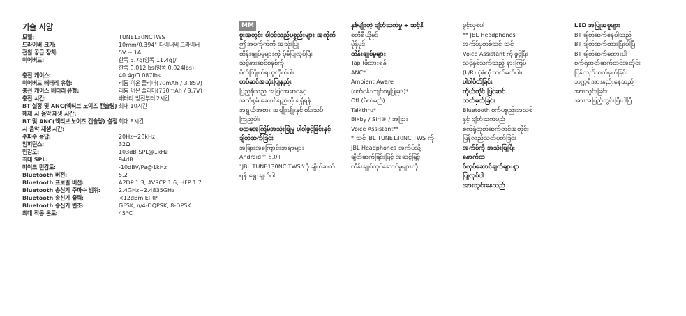기술 사양
| 모델: | TUNE130NCTWS |
| 드라이버 크기: | 10mm/0.394" 다이내믹 드라이버 |
| 전원 공급 장치: | 5V ⎓ 1A |
| 이어버드: | 한쪽 5.7g(양쪽 11.4g)/ 한쪽 0.012lbs(양쪽 0.024lbs) |
| 충전 케이스: | 40.4g/0.087lbs |
| 이어버드 배터리 유형: | 리튬 이온 폴리머(70mAh / 3.85V) |
| 충전 케이스 배터리 유형: | 리튬 이온 폴리머(750mAh / 3.7V) |
| 충전 시간: | 배터리 방전부터 2시간 |
| BT 설정 및 ANC(액티브 노이즈 캔슬링) 해제 시 음악 재생 시간: | 최대 10시간 |
| BT 및 ANC(액티브 노이즈 캔슬링) 설정 시 음악 재생 시간: | 최대 8시간 |
| 주파수 응답: | 20Hz~20kHz |
| 임피던스: | 32Ω |
| 민감도: | 103dB SPL@1kHz |
| 최대 SPL: | 94dB |
| 마이크 민감도: | -10dBV/Pa@1kHz |
| Bluetooth 버전: | 5.2 |
| Bluetooth 프로필 버전: | A2DP 1.3, AVRCP 1.6, HFP 1.7 |
| Bluetooth 송신기 주파수 범위: | 2.4GHz~2.4835GHz |
| Bluetooth 송신기 출력: | <12dBm EIRP |
| Bluetooth 송신기 변조: | GFSK, π/4-DQPSK, 8-DPSK |
| 최대 작동 온도: | 45°C |
MM
ဗူးအတွင်း ပါဝင်သည့်ပစ္စည်းများ အကိုက်
ဤအမဲ့ကိုက်ကို အသုံးပြု
ထိန်းချုပ်မှုများကို ပိုမိုပြုလုပ်ပြီး
သင့်နားဆင်စနစ်ကို
စိတ်ကြိုက်ရယူလိုက်ပါ။
တပ်ဆင်အသုံးပြုနည်း
ပြည့်စုံသည့် အပြင်အဆင်နှင့်
အသံစွမ်းဆောင်ရည်ကို ရရှိရန်
အရွယ်အစား အမျိုးမျိုးနှင့် စမ်းသပ်
ကြည့်ပါ။
ပထမအကြိမ်အသုံးပြုမှု ပါဝါဖွင့်ခြင်းနှင့် ချိတ်ဆက်ခြင်း
အခြားအကြောင်းအရာများ
Android™ 6.0+
"JBL TUNE130NC TWS"ကို ချိတ်ဆက်
ရန် ရွေးချယ်ပါ
နှစ်မျိုးတဲ့ ချိတ်ဆက်မှု + ဆင့်နိ
စတီရီယိုမုဒ်
မိုနိုမုဒ်
ထိန်းချုပ်မှုများ
Tap (ဖိထားရန်
ANC*
Ambient Aware
(ပတ်ဝန်းကျင်ဂရုပြုမုဒ်)*
Off (ပိတ်မည်)
Talkthru*
Bixby / Siri® / အခြား
Voice Assistant**
* သင့် JBL TUNE130NC TWS ကို
JBL Headphones အက်ပ်သို့
ချိတ်ဆက်ခြင်းဖြင့် အဆင့်မြှင့်
ထိန်းချုပ်လုပ်ဆောင်မှုများကို
ဖွင့်လှစ်ပါ
** JBL Headphones
အက်ပ်မှတစ်ဆင့် သင့်
Voice Assistant ကို ဖွင့်ပြီး
သင့်နှစ်သက်သည့် နားကြပ်
(L/R) ပုံစံကို သတ်မှတ်ပါ။
ပါဝါပိတ်ခြင်း
ကိုယ်တိုင် ပြင်ဆင်
သတ်မှတ်ခြင်း
Bluetooth စက်ပစ္စည်းအသစ်
နှင့် ချိတ်ဆက်မည်
စက်ရုံထုတ်ဆက်တင်အတိုင်း
ပြန်လည်သတ်မှတ်ခြင်း
အက်ပ်ကို အသုံးပြုပြီး
နောက်ထ
ဝ်လုပ်ဆောင်ချက်များစွာ
ပြုလုပ်ပါ
အားသွင်းနေသည်
LED အပြုအမူများ
BT ချိတ်ဆက်နေပါသည်
BT ချိတ်ဆက်ထားပြီးပါပြီ
BT ချိတ်ဆက်မထားပါ
စက်ရုံထုတ်ဆက်တင်အတိုင်း
ပြန်လည်သတ်မှတ်ခြင်း
ဘက္ထရီအားနည်းနေသည်
အားသွင်းခြင်း
အားအပြည့်သွင်းပြီးပါပြီ